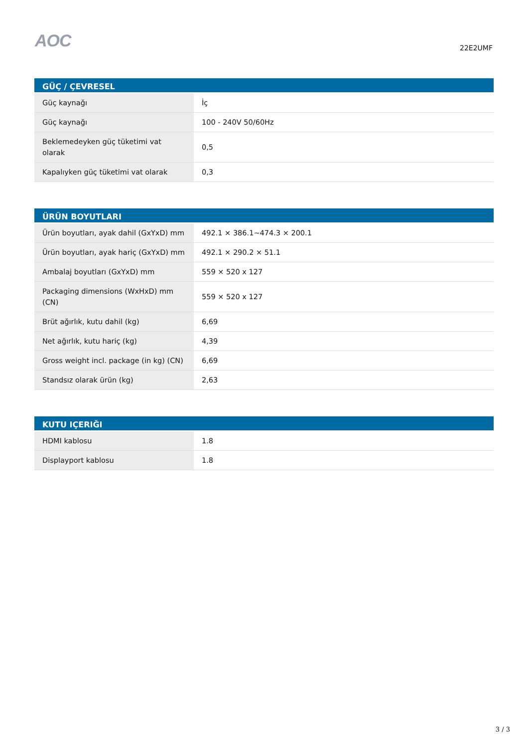AOC
22E2UMF
| GÜÇ / ÇEVRESEL | |
| --- | --- |
| Güç kaynağı | İç |
| Güç kaynağı | 100 - 240V 50/60Hz |
| Beklemedeyken güç tüketimi vat olarak | 0,5 |
| Kapalıyken güç tüketimi vat olarak | 0,3 |
| ÜRÜN BOYUTLARI | |
| --- | --- |
| Ürün boyutları, ayak dahil (GxYxD) mm | 492.1 × 386.1~474.3 × 200.1 |
| Ürün boyutları, ayak hariç (GxYxD) mm | 492.1 × 290.2 × 51.1 |
| Ambalaj boyutları (GxYxD) mm | 559 × 520 x 127 |
| Packaging dimensions (WxHxD) mm (CN) | 559 × 520 x 127 |
| Brüt ağırlık, kutu dahil (kg) | 6,69 |
| Net ağırlık, kutu hariç (kg) | 4,39 |
| Gross weight incl. package (in kg) (CN) | 6,69 |
| Standsız olarak ürün (kg) | 2,63 |
| KUTU IÇERIĞI | |
| --- | --- |
| HDMI kablosu | 1.8 |
| Displayport kablosu | 1.8 |
3 / 3